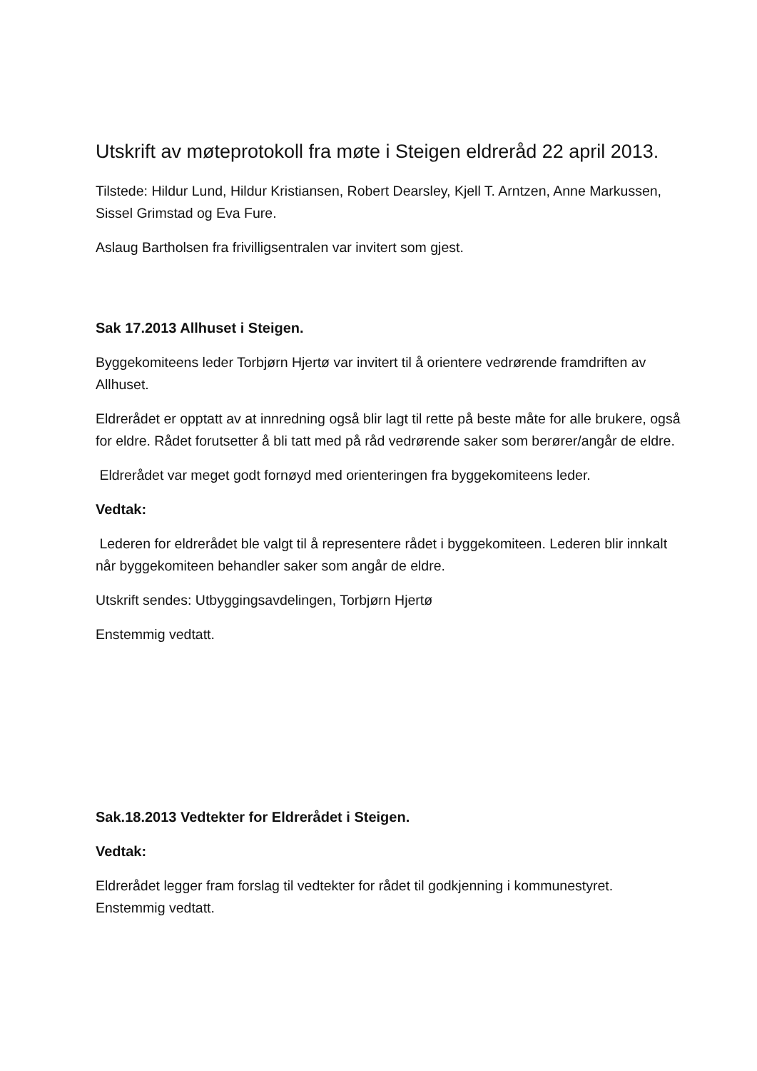Utskrift av møteprotokoll fra møte i Steigen eldreråd 22 april 2013.
Tilstede: Hildur Lund, Hildur Kristiansen, Robert Dearsley, Kjell T. Arntzen, Anne Markussen, Sissel Grimstad og Eva Fure.
Aslaug Bartholsen fra frivilligsentralen var invitert som gjest.
Sak 17.2013 Allhuset i Steigen.
Byggekomiteens leder Torbjørn Hjertø var invitert til å orientere vedrørende framdriften av Allhuset.
Eldrerådet er opptatt av at innredning også blir lagt til rette på beste måte for alle brukere, også for eldre. Rådet forutsetter å bli tatt med på råd vedrørende saker som berører/angår de eldre.
Eldrerådet var meget godt fornøyd med orienteringen fra byggekomiteens leder.
Vedtak:
Lederen for eldrerådet ble valgt til å representere rådet i byggekomiteen. Lederen blir innkalt når byggekomiteen behandler saker som angår de eldre.
Utskrift sendes: Utbyggingsavdelingen, Torbjørn Hjertø
Enstemmig vedtatt.
Sak.18.2013 Vedtekter for Eldrerådet i Steigen.
Vedtak:
Eldrerådet legger fram forslag til vedtekter for rådet til godkjenning i kommunestyret. Enstemmig vedtatt.